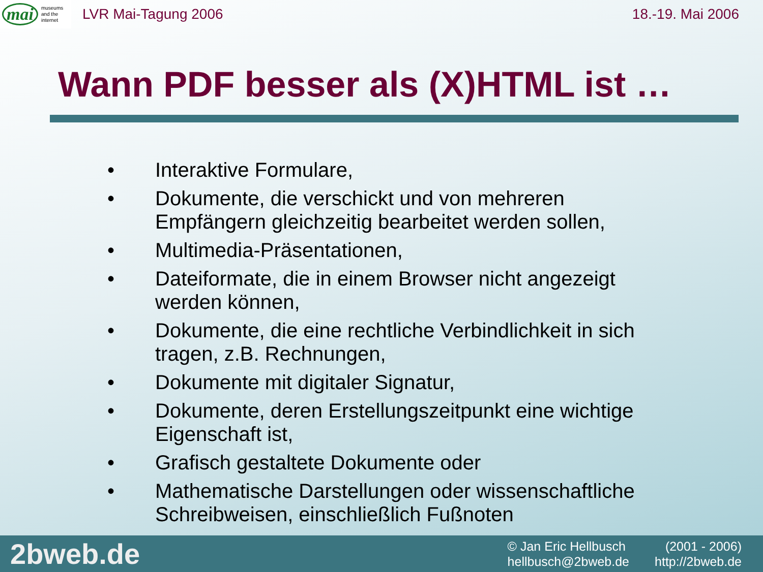mai museums
and the
internet
LVR Mai-Tagung 2006 18.-19. Mai 2006
Wann PDF besser als (X)HTML ist …
• Interaktive Formulare,
• Dokumente, die verschickt und von mehreren Empfängern gleichzeitig bearbeitet werden sollen,
• Multimedia-Präsentationen,
• Dateiformate, die in einem Browser nicht angezeigt werden können,
• Dokumente, die eine rechtliche Verbindlichkeit in sich tragen, z.B. Rechnungen,
• Dokumente mit digitaler Signatur,
• Dokumente, deren Erstellungszeitpunkt eine wichtige Eigenschaft ist,
• Grafisch gestaltete Dokumente oder
• Mathematische Darstellungen oder wissenschaftliche Schreibweisen, einschließlich Fußnoten
2bweb.de
© Jan Eric Hellbusch
(2001 - 2006)
hellbusch@2bweb.de
http://2bweb.de